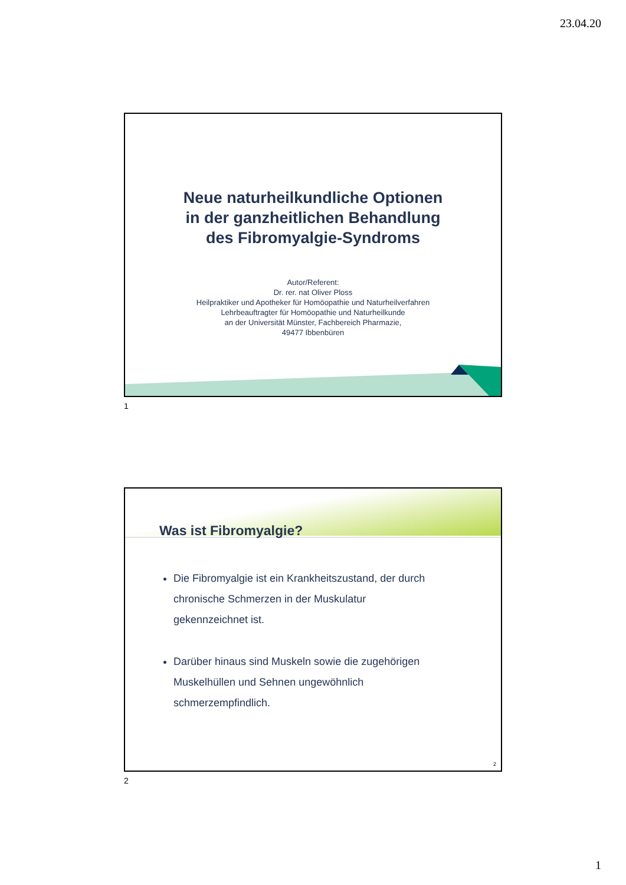23.04.20
Neue naturheilkundliche Optionen
in der ganzheitlichen Behandlung
des Fibromyalgie-Syndroms
Autor/Referent:
Dr. rer. nat Oliver Ploss
Heilpraktiker und Apotheker für Homöopathie und Naturheilverfahren
Lehrbeauftragter für Homöopathie und Naturheilkunde
an der Universität Münster, Fachbereich Pharmazie,
49477 Ibbenbüren
1
Was ist Fibromyalgie?
Die Fibromyalgie ist ein Krankheitszustand, der durch chronische Schmerzen in der Muskulatur gekennzeichnet ist.
Darüber hinaus sind Muskeln sowie die zugehörigen Muskelhüllen und Sehnen ungewöhnlich schmerzempfindlich.
2
2
1